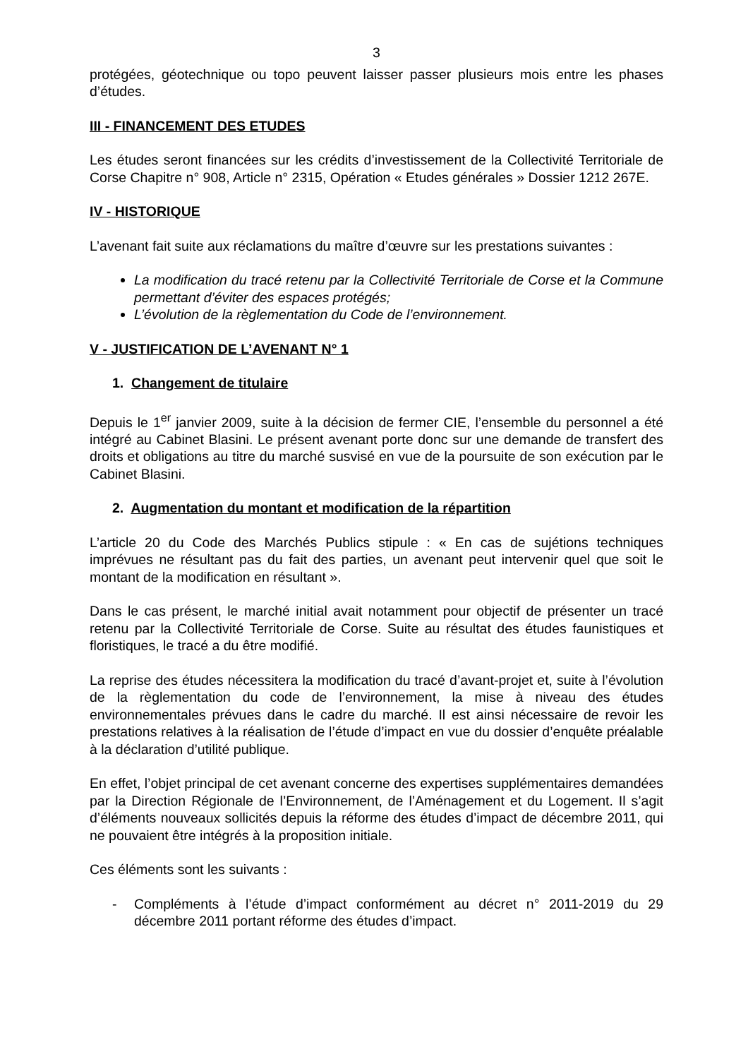3
protégées, géotechnique ou topo peuvent laisser passer plusieurs mois entre les phases d’études.
III - FINANCEMENT DES ETUDES
Les études seront financées sur les crédits d’investissement de la Collectivité Territoriale de Corse Chapitre n° 908, Article n° 2315, Opération « Etudes générales » Dossier 1212 267E.
IV - HISTORIQUE
L’avenant fait suite aux réclamations du maître d’œuvre sur les prestations suivantes :
La modification du tracé retenu par la Collectivité Territoriale de Corse et la Commune permettant d’éviter des espaces protégés;
L’évolution de la règlementation du Code de l’environnement.
V - JUSTIFICATION DE L’AVENANT N° 1
1. Changement de titulaire
Depuis le 1<sup>er</sup> janvier 2009, suite à la décision de fermer CIE, l’ensemble du personnel a été intégré au Cabinet Blasini. Le présent avenant porte donc sur une demande de transfert des droits et obligations au titre du marché susvisé en vue de la poursuite de son exécution par le Cabinet Blasini.
2. Augmentation du montant et modification de la répartition
L’article 20 du Code des Marchés Publics stipule : « En cas de sujétions techniques imprévues ne résultant pas du fait des parties, un avenant peut intervenir quel que soit le montant de la modification en résultant ».
Dans le cas présent, le marché initial avait notamment pour objectif de présenter un tracé retenu par la Collectivité Territoriale de Corse. Suite au résultat des études faunistiques et floristiques, le tracé a du être modifié.
La reprise des études nécessitera la modification du tracé d’avant-projet et, suite à l’évolution de la règlementation du code de l’environnement, la mise à niveau des études environnementales prévues dans le cadre du marché. Il est ainsi nécessaire de revoir les prestations relatives à la réalisation de l’étude d’impact en vue du dossier d’enquête préalable à la déclaration d’utilité publique.
En effet, l’objet principal de cet avenant concerne des expertises supplémentaires demandées par la Direction Régionale de l’Environnement, de l’Aménagement et du Logement. Il s’agit d’éléments nouveaux sollicités depuis la réforme des études d’impact de décembre 2011, qui ne pouvaient être intégrés à la proposition initiale.
Ces éléments sont les suivants :
- Compléments à l’étude d’impact conformément au décret n° 2011-2019 du 29 décembre 2011 portant réforme des études d’impact.